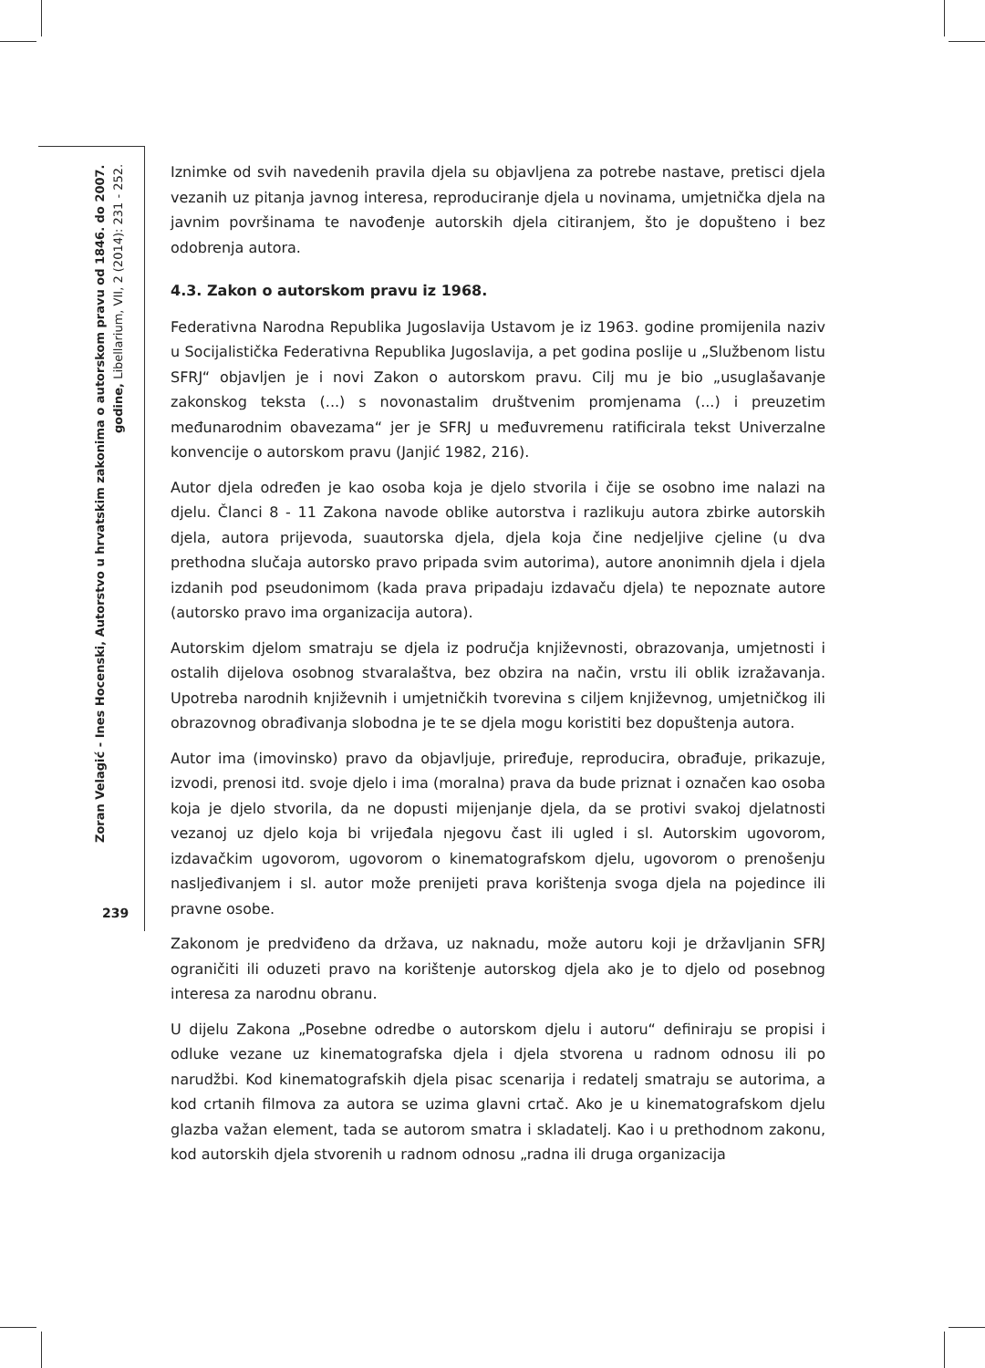Zoran Velagić - Ines Hocenski, Autorstvo u hrvatskim zakonima o autorskom pravu od 1846. do 2007. godine, Libellarium, VII, 2 (2014): 231 - 252.
239
Iznimke od svih navedenih pravila djela su objavljena za potrebe nastave, pretisci djela vezanih uz pitanja javnog interesa, reproduciranje djela u novinama, umjetnička djela na javnim površinama te navođenje autorskih djela citiranjem, što je dopušteno i bez odobrenja autora.
4.3. Zakon o autorskom pravu iz 1968.
Federativna Narodna Republika Jugoslavija Ustavom je iz 1963. godine promijenila naziv u Socijalistička Federativna Republika Jugoslavija, a pet godina poslije u „Službenom listu SFRJ“ objavljen je i novi Zakon o autorskom pravu. Cilj mu je bio „usuglašavanje zakonskog teksta (...) s novonastalim društvenim promjenama (...) i preuzetim međunarodnim obavezama“ jer je SFRJ u međuvremenu ratificirala tekst Univerzalne konvencije o autorskom pravu (Janjić 1982, 216).
Autor djela određen je kao osoba koja je djelo stvorila i čije se osobno ime nalazi na djelu. Članci 8 - 11 Zakona navode oblike autorstva i razlikuju autora zbirke autorskih djela, autora prijevoda, suautorska djela, djela koja čine nedjeljive cjeline (u dva prethodna slučaja autorsko pravo pripada svim autorima), autore anonimnih djela i djela izdanih pod pseudonimom (kada prava pripadaju izdavaču djela) te nepoznate autore (autorsko pravo ima organizacija autora).
Autorskim djelom smatraju se djela iz područja književnosti, obrazovanja, umjetnosti i ostalih dijelova osobnog stvaralaštva, bez obzira na način, vrstu ili oblik izražavanja. Upotreba narodnih književnih i umjetničkih tvorevina s ciljem književnog, umjetničkog ili obrazovnog obrađivanja slobodna je te se djela mogu koristiti bez dopuštenja autora.
Autor ima (imovinsko) pravo da objavljuje, priređuje, reproducira, obrađuje, prikazuje, izvodi, prenosi itd. svoje djelo i ima (moralna) prava da bude priznat i označen kao osoba koja je djelo stvorila, da ne dopusti mijenjanje djela, da se protivi svakoj djelatnosti vezanoj uz djelo koja bi vrijeđala njegovu čast ili ugled i sl. Autorskim ugovorom, izdavačkim ugovorom, ugovorom o kinematografskom djelu, ugovorom o prenošenju nasljeđivanjem i sl. autor može prenijeti prava korištenja svoga djela na pojedince ili pravne osobe.
Zakonom je predviđeno da država, uz naknadu, može autoru koji je državljanin SFRJ ograničiti ili oduzeti pravo na korištenje autorskog djela ako je to djelo od posebnog interesa za narodnu obranu.
U dijelu Zakona „Posebne odredbe o autorskom djelu i autoru“ definiraju se propisi i odluke vezane uz kinematografska djela i djela stvorena u radnom odnosu ili po narudžbi. Kod kinematografskih djela pisac scenarija i redatelj smatraju se autorima, a kod crtanih filmova za autora se uzima glavni crtač. Ako je u kinematografskom djelu glazba važan element, tada se autorom smatra i skladatelj. Kao i u prethodnom zakonu, kod autorskih djela stvorenih u radnom odnosu „radna ili druga organizacija